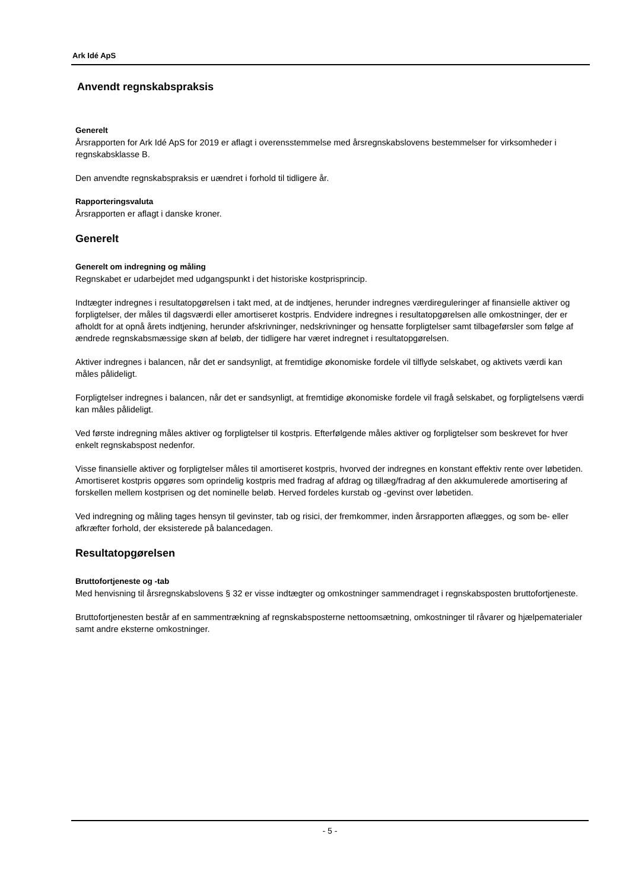Ark Idé ApS
Anvendt regnskabspraksis
Generelt
Årsrapporten for Ark Idé ApS for 2019 er aflagt i overensstemmelse med årsregnskabslovens bestemmelser for virksomheder i regnskabsklasse B.
Den anvendte regnskabspraksis er uændret i forhold til tidligere år.
Rapporteringsvaluta
Årsrapporten er aflagt i danske kroner.
Generelt
Generelt om indregning og måling
Regnskabet er udarbejdet med udgangspunkt i det historiske kostprisprincip.
Indtægter indregnes i resultatopgørelsen i takt med, at de indtjenes, herunder indregnes værdireguleringer af finansielle aktiver og forpligtelser, der måles til dagsværdi eller amortiseret kostpris. Endvidere indregnes i resultatopgørelsen alle omkostninger, der er afholdt for at opnå årets indtjening, herunder afskrivninger, nedskrivninger og hensatte forpligtelser samt tilbageførsler som følge af ændrede regnskabsmæssige skøn af beløb, der tidligere har været indregnet i resultatopgørelsen.
Aktiver indregnes i balancen, når det er sandsynligt, at fremtidige økonomiske fordele vil tilflyde selskabet, og aktivets værdi kan måles pålideligt.
Forpligtelser indregnes i balancen, når det er sandsynligt, at fremtidige økonomiske fordele vil fragå selskabet, og forpligtelsens værdi kan måles pålideligt.
Ved første indregning måles aktiver og forpligtelser til kostpris. Efterfølgende måles aktiver og forpligtelser som beskrevet for hver enkelt regnskabspost nedenfor.
Visse finansielle aktiver og forpligtelser måles til amortiseret kostpris, hvorved der indregnes en konstant effektiv rente over løbetiden. Amortiseret kostpris opgøres som oprindelig kostpris med fradrag af afdrag og tillæg/fradrag af den akkumulerede amortisering af forskellen mellem kostprisen og det nominelle beløb. Herved fordeles kurstab og -gevinst over løbetiden.
Ved indregning og måling tages hensyn til gevinster, tab og risici, der fremkommer, inden årsrapporten aflægges, og som be- eller afkræfter forhold, der eksisterede på balancedagen.
Resultatopgørelsen
Bruttofortjeneste og -tab
Med henvisning til årsregnskabslovens § 32 er visse indtægter og omkostninger sammendraget i regnskabsposten bruttofortjeneste.
Bruttofortjenesten består af en sammentrækning af regnskabsposterne nettoomsætning, omkostninger til råvarer og hjælpematerialer samt andre eksterne omkostninger.
- 5 -